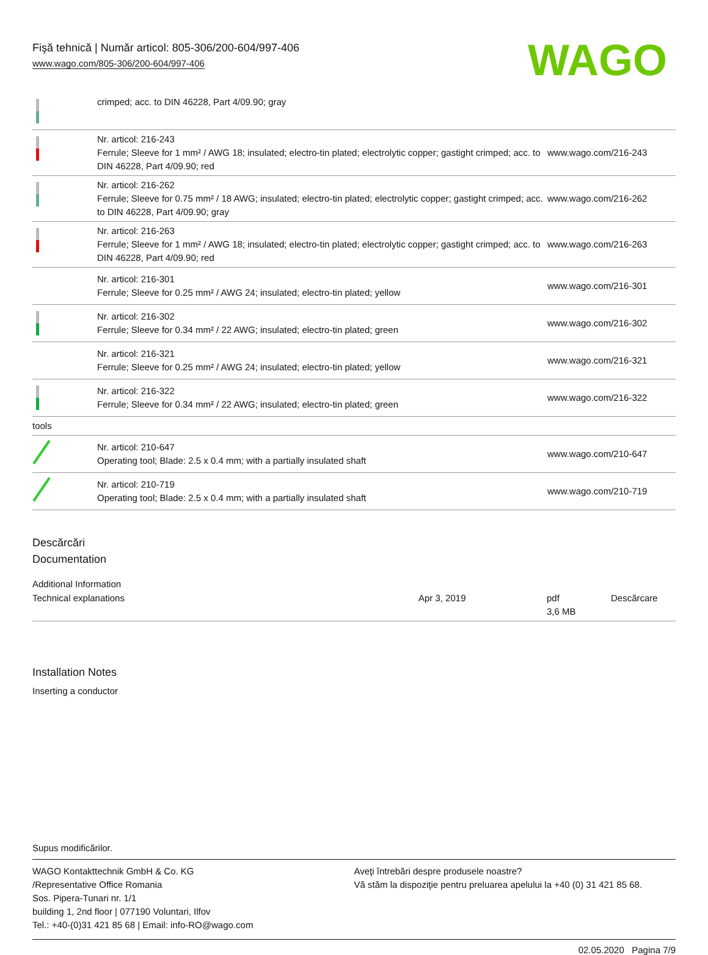Fişă tehnică | Număr articol: 805-306/200-604/997-406
www.wago.com/805-306/200-604/997-406
WAGO
| | crimped; acc. to DIN 46228, Part 4/09.90; gray | |
| | Nr. articol: 216-243 Ferrule; Sleeve for 1 mm² / AWG 18; insulated; electro-tin plated; electrolytic copper; gastight crimped; acc. to DIN 46228, Part 4/09.90; red | www.wago.com/216-243 |
| | Nr. articol: 216-262 Ferrule; Sleeve for 0.75 mm² / 18 AWG; insulated; electro-tin plated; electrolytic copper; gastight crimped; acc. to DIN 46228, Part 4/09.90; gray | www.wago.com/216-262 |
| | Nr. articol: 216-263 Ferrule; Sleeve for 1 mm² / AWG 18; insulated; electro-tin plated; electrolytic copper; gastight crimped; acc. to DIN 46228, Part 4/09.90; red | www.wago.com/216-263 |
| | Nr. articol: 216-301 Ferrule; Sleeve for 0.25 mm² / AWG 24; insulated; electro-tin plated; yellow | www.wago.com/216-301 |
| | Nr. articol: 216-302 Ferrule; Sleeve for 0.34 mm² / 22 AWG; insulated; electro-tin plated; green | www.wago.com/216-302 |
| | Nr. articol: 216-321 Ferrule; Sleeve for 0.25 mm² / AWG 24; insulated; electro-tin plated; yellow | www.wago.com/216-321 |
| | Nr. articol: 216-322 Ferrule; Sleeve for 0.34 mm² / 22 AWG; insulated; electro-tin plated; green | www.wago.com/216-322 |
| tools | | |
| | Nr. articol: 210-647 Operating tool; Blade: 2.5 x 0.4 mm; with a partially insulated shaft | www.wago.com/210-647 |
| | Nr. articol: 210-719 Operating tool; Blade: 2.5 x 0.4 mm; with a partially insulated shaft | www.wago.com/210-719 |
Descărcări
Documentation
Additional Information
| Technical explanations | Apr 3, 2019 | pdf 3,6 MB | Descărcare |
Installation Notes
Inserting a conductor
Supus modificărilor.
WAGO Kontakttechnik GmbH & Co. KG
/Representative Office Romania
Sos. Pipera-Tunari nr. 1/1
building 1, 2nd floor | 077190 Voluntari, Ilfov
Tel.: +40-(0)31 421 85 68 | Email: info-RO@wago.com
Aveţi întrebări despre produsele noastre?
Vă stăm la dispoziţie pentru preluarea apelului la +40 (0) 31 421 85 68.
02.05.2020 Pagina 7/9